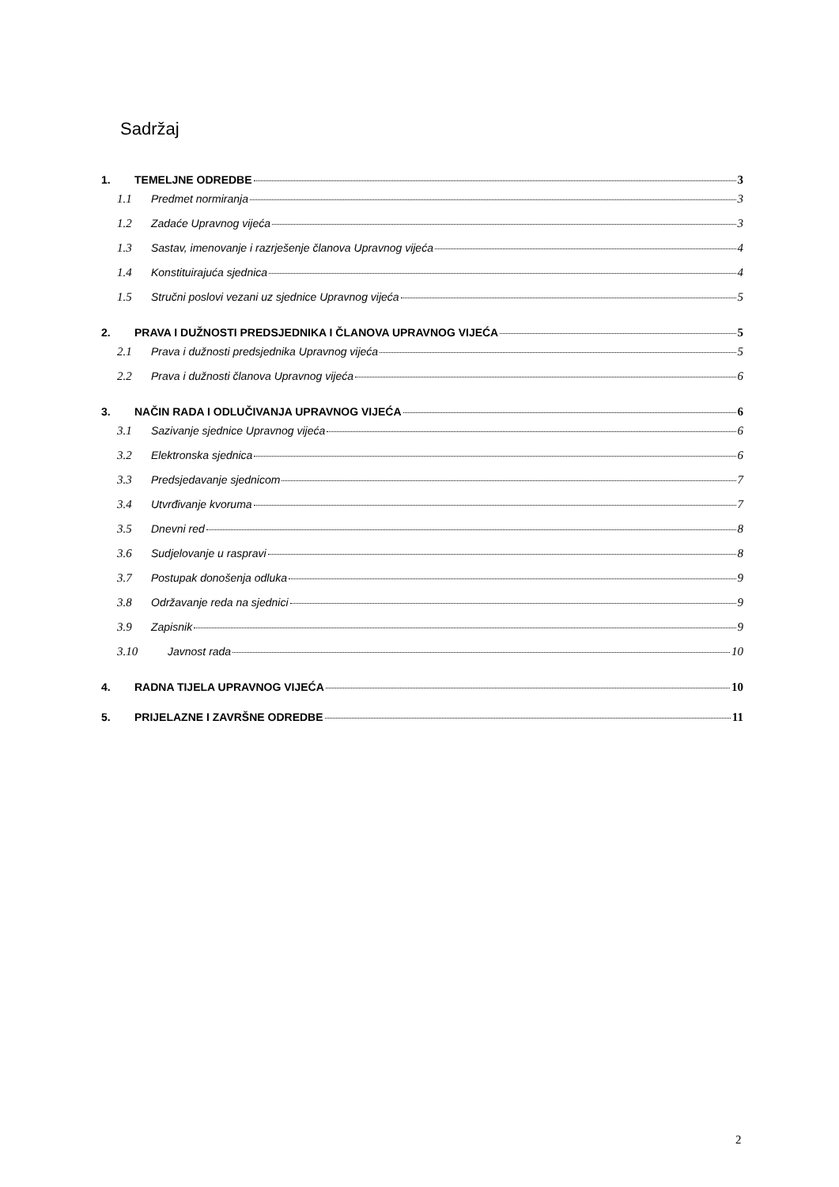Sadržaj
1. TEMELJNE ODREDBE 3
1.1 Predmet normiranja 3
1.2 Zadaće Upravnog vijeća 3
1.3 Sastav, imenovanje i razrješenje članova Upravnog vijeća 4
1.4 Konstituirajuća sjednica 4
1.5 Stručni poslovi vezani uz sjednice Upravnog vijeća 5
2. PRAVA I DUŽNOSTI PREDSJEDNIKA I ČLANOVA UPRAVNOG VIJEĆA 5
2.1 Prava i dužnosti predsjednika Upravnog vijeća 5
2.2 Prava i dužnosti članova Upravnog vijeća 6
3. NAČIN RADA I ODLUČIVANJA UPRAVNOG VIJEĆA 6
3.1 Sazivanje sjednice Upravnog vijeća 6
3.2 Elektronska sjednica 6
3.3 Predsjedavanje sjednicom 7
3.4 Utvrđivanje kvoruma 7
3.5 Dnevni red 8
3.6 Sudjelovanje u raspravi 8
3.7 Postupak donošenja odluka 9
3.8 Održavanje reda na sjednici 9
3.9 Zapisnik 9
3.10 Javnost rada 10
4. RADNA TIJELA UPRAVNOG VIJEĆA 10
5. PRIJELAZNE I ZAVRŠNE ODREDBE 11
2